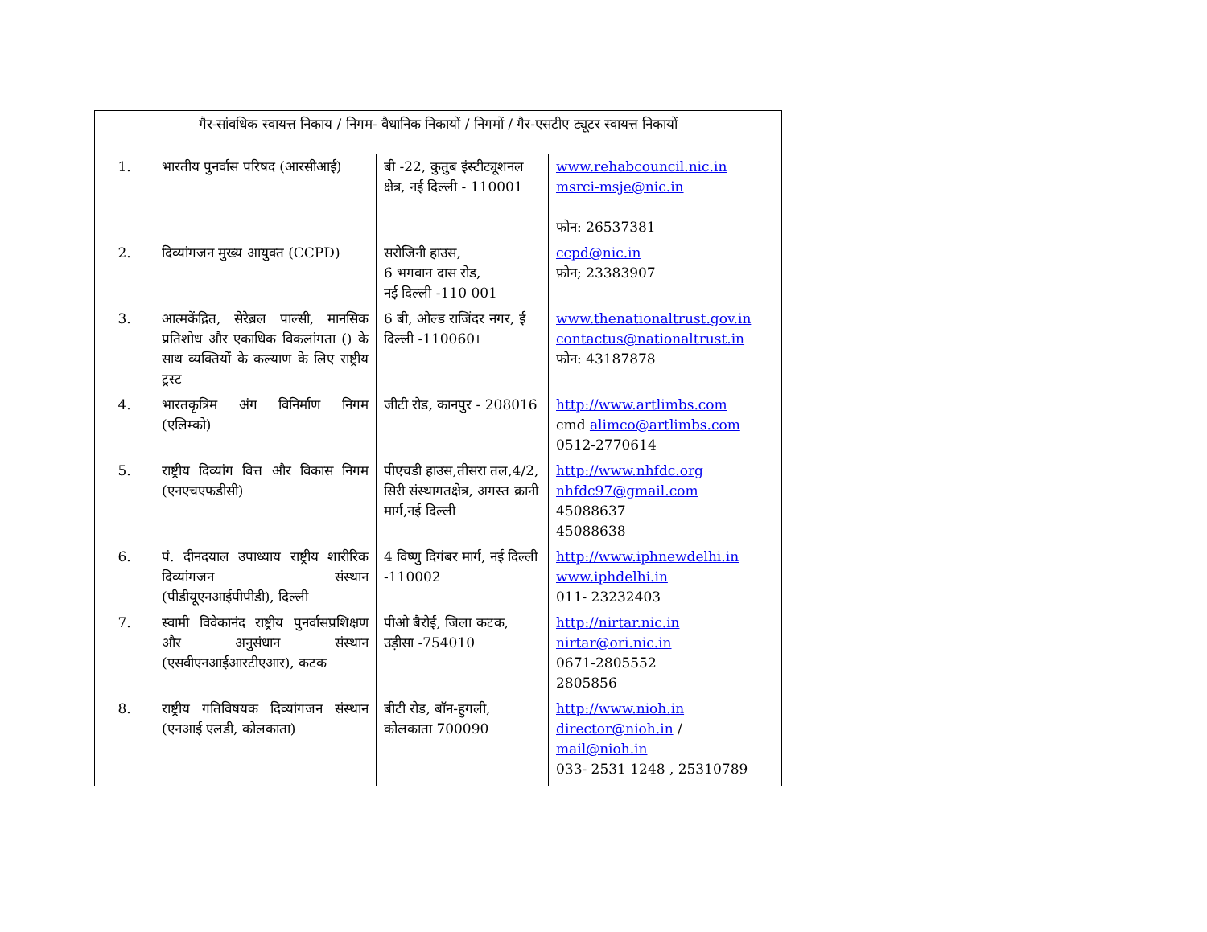| गैर-सांवधिक स्वायत्त निकाय / निगम- वैधानिक निकायों / निगमों / गैर-एसटीए ट्यूटर स्वायत्त निकायों | | | |
| 1. | भारतीय पुनर्वास परिषद (आरसीआई) | बी -22, कुतुब इंस्टीट्यूशनल क्षेत्र, नई दिल्ली - 110001 | www.rehabcouncil.nic.in msrci-msje@nic.in फोन: 26537381 |
| 2. | दिव्यांगजन मुख्य आयुक्त (CCPD) | सरोजिनी हाउस, 6 भगवान दास रोड, नई दिल्ली -110 001 | ccpd@nic.in फ़ोन; 23383907 |
| 3. | आत्मकेंद्रित, सेरेब्रल पाल्सी, मानसिक प्रतिशोध और एकाधिक विकलांगता () के साथ व्यक्तियों के कल्याण के लिए राष्ट्रीय ट्रस्ट | 6 बी, ओल्ड राजिंदर नगर, ई दिल्ली -110060। | www.thenationaltrust.gov.in contactus@nationaltrust.in फोन: 43187878 |
| 4. | भारतकृत्रिम अंग विनिर्माण निगम (एलिम्को) | जीटी रोड, कानपुर - 208016 | http://www.artlimbs.com cmd alimco@artlimbs.com 0512-2770614 |
| 5. | राष्ट्रीय दिव्यांग वित्त और विकास निगम (एनएचएफडीसी) | पीएचडी हाउस,तीसरा तल,4/2, सिरी संस्थागतक्षेत्र, अगस्त क्रानी मार्ग,नई दिल्ली | http://www.nhfdc.org nhfdc97@gmail.com 45088637 45088638 |
| 6. | पं. दीनदयाल उपाध्याय राष्ट्रीय शारीरिक दिव्यांगजन संस्थान (पीडीयूएनआईपीपीडी), दिल्ली | 4 विष्णु दिगंबर मार्ग, नई दिल्ली -110002 | http://www.iphnewdelhi.in www.iphdelhi.in 011- 23232403 |
| 7. | स्वामी विवेकानंद राष्ट्रीय पुनर्वासप्रशिक्षण और अनुसंधान संस्थान (एसवीएनआईआरटीएआर), कटक | पीओ बैरोई, जिला कटक, उड़ीसा -754010 | http://nirtar.nic.in nirtar@ori.nic.in 0671-2805552 2805856 |
| 8. | राष्ट्रीय गतिविषयक दिव्यांगजन संस्थान (एनआई एलडी, कोलकाता) | बीटी रोड, बॉन-हुगली, कोलकाता 700090 | http://www.nioh.in director@nioh.in / mail@nioh.in 033- 2531 1248 , 25310789 |